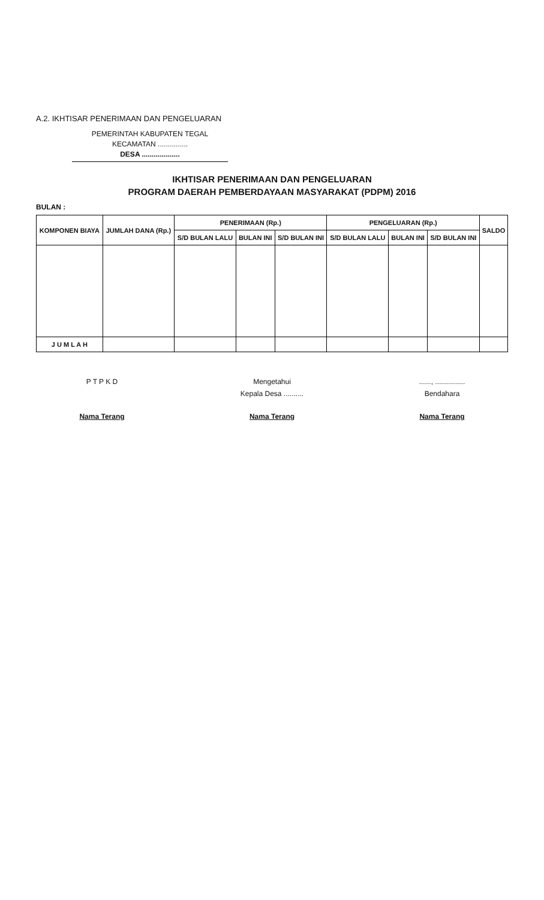A.2. IKHTISAR PENERIMAAN DAN PENGELUARAN
PEMERINTAH KABUPATEN TEGAL
KECAMATAN ...............
DESA ...................
IKHTISAR PENERIMAAN DAN PENGELUARAN
PROGRAM DAERAH PEMBERDAYAAN MASYARAKAT (PDPM) 2016
BULAN :
| KOMPONEN BIAYA | JUMLAH DANA (Rp.) | PENERIMAAN (Rp.) | | | PENGELUARAN (Rp.) | | | SALDO |
| --- | --- | --- | --- | --- | --- | --- | --- | --- |
| | | S/D BULAN LALU | BULAN INI | S/D BULAN INI | S/D BULAN LALU | BULAN INI | S/D BULAN INI | |
| J U M L A H | | | | | | | | |
P T P K D
Nama Terang
Mengetahui
Kepala Desa ..........
Nama Terang
......, ...............
Bendahara
Nama Terang